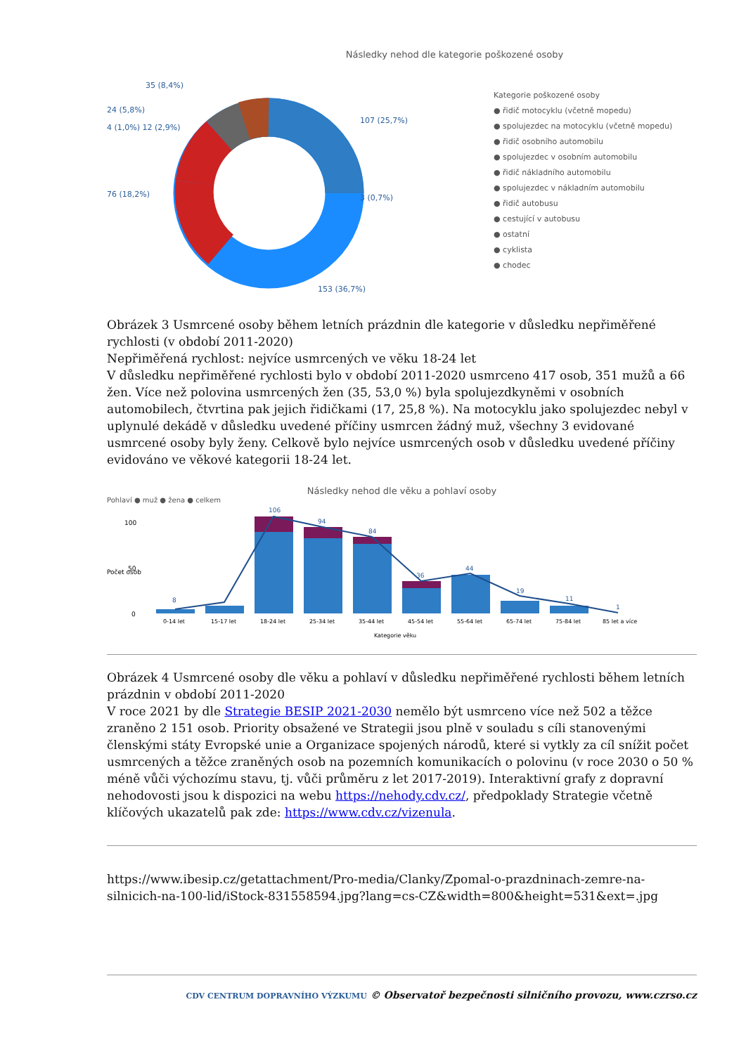Následky nehod dle kategorie poškozené osoby
35 (8,4%)
24 (5,8%)
4 (1,0%) 12 (2,9%)
76 (18,2%)
107 (25,7%)
3 (0,7%)
153 (36,7%)
Kategorie poškozené osoby
● řidič motocyklu (včetně mopedu)
● spolujezdec na motocyklu (včetně mopedu)
● řidič osobního automobilu
● spolujezdec v osobním automobilu
● řidič nákladního automobilu
● spolujezdec v nákladním automobilu
● řidič autobusu
● cestující v autobusu
● ostatní
● cyklista
● chodec
Obrázek 3 Usmrcené osoby během letních prázdnin dle kategorie v důsledku nepřiměřené rychlosti (v období 2011-2020)
Nepřiměřená rychlost: nejvíce usmrcených ve věku 18-24 let
V důsledku nepřiměřené rychlosti bylo v období 2011-2020 usmrceno 417 osob, 351 mužů a 66 žen. Více než polovina usmrcených žen (35, 53,0 %) byla spolujezdkyněmi v osobních automobilech, čtvrtina pak jejich řidičkami (17, 25,8 %). Na motocyklu jako spolujezdec nebyl v uplynulé dekádě v důsledku uvedené příčiny usmrcen žádný muž, všechny 3 evidované usmrcené osoby byly ženy. Celkově bylo nejvíce usmrcených osob v důsledku uvedené příčiny evidováno ve věkové kategorii 18-24 let.
Následky nehod dle věku a pohlaví osoby
Pohlaví ● muž ● žena ● celkem
Počet osob
100
50
0
8
106
94
84
36
44
19
11
1
0-14 let
15-17 let
18-24 let
25-34 let
35-44 let
45-54 let
55-64 let
65-74 let
75-84 let
85 let a více
Kategorie věku
Obrázek 4 Usmrcené osoby dle věku a pohlaví v důsledku nepřiměřené rychlosti během letních prázdnin v období 2011-2020
V roce 2021 by dle Strategie BESIP 2021-2030 nemělo být usmrceno více než 502 a těžce zraněno 2 151 osob. Priority obsažené ve Strategii jsou plně v souladu s cíli stanovenými členskými státy Evropské unie a Organizace spojených národů, které si vytkly za cíl snížit počet usmrcených a těžce zraněných osob na pozemních komunikacích o polovinu (v roce 2030 o 50 % méně vůči výchozímu stavu, tj. vůči průměru z let 2017-2019). Interaktivní grafy z dopravní nehodovosti jsou k dispozici na webu https://nehody.cdv.cz/, předpoklady Strategie včetně klíčových ukazatelů pak zde: https://www.cdv.cz/vizenula.
https://www.ibesip.cz/getattachment/Pro-media/Clanky/Zpomal-o-prazdninach-zemre-na-silnicich-na-100-lid/iStock-831558594.jpg?lang=cs-CZ&width=800&height=531&ext=.jpg
CDV CENTRUM DOPRAVNÍHO VÝZKUMU © Observatoř bezpečnosti silničního provozu, www.czrso.cz